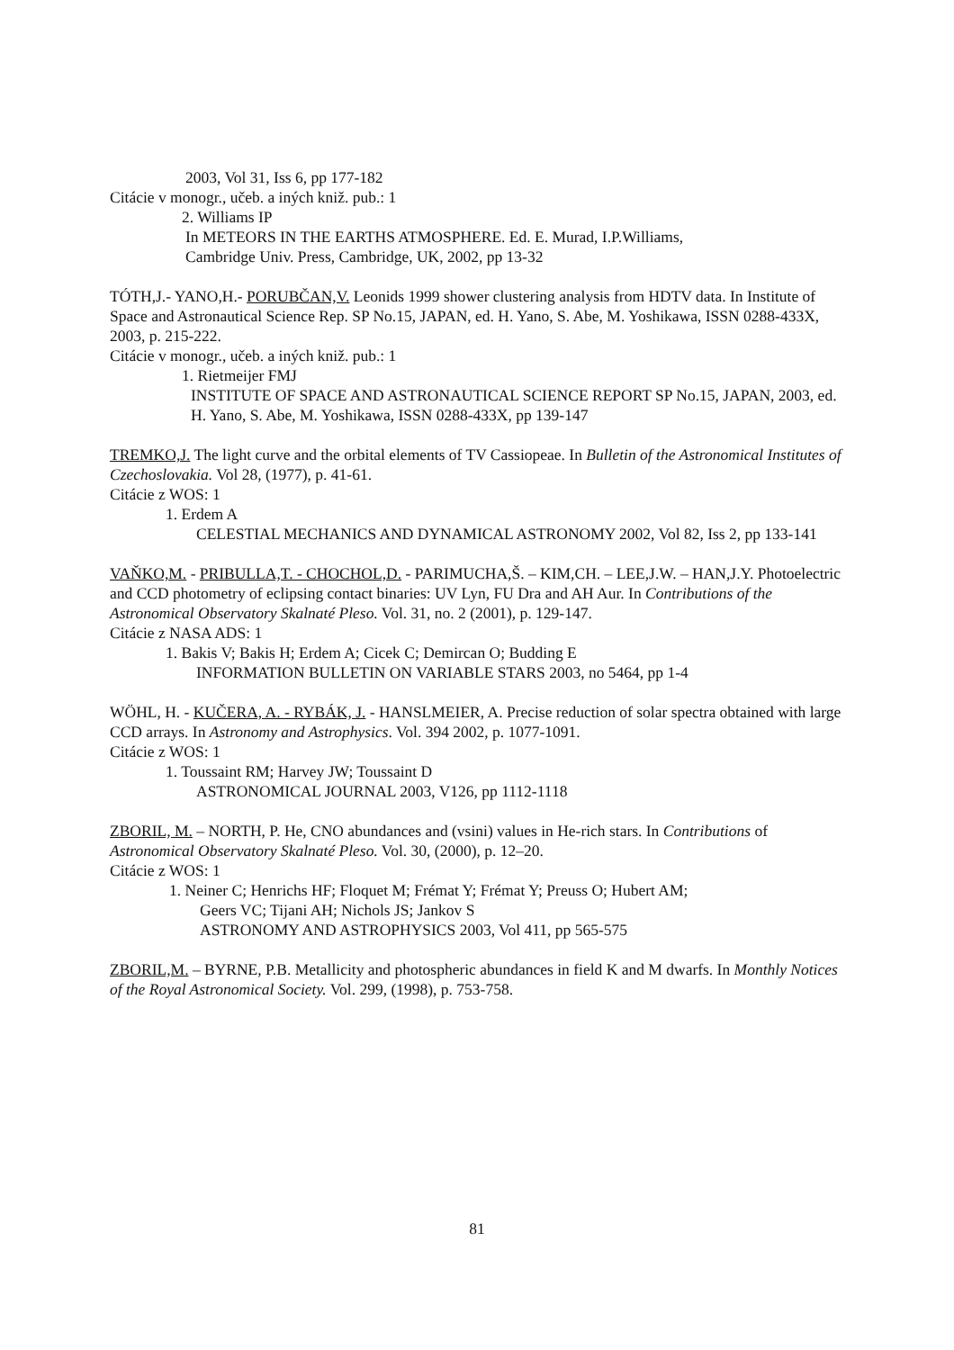2003, Vol 31, Iss 6, pp 177-182
Citácie v monogr., učeb. a iných kniž. pub.: 1
2. Williams IP
In METEORS IN THE EARTHS ATMOSPHERE. Ed. E. Murad, I.P.Williams,
Cambridge Univ. Press, Cambridge, UK, 2002, pp 13-32
TÓTH,J.- YANO,H.- PORUBČAN,V. Leonids 1999 shower clustering analysis from HDTV data. In Institute of Space and Astronautical Science Rep. SP No.15, JAPAN, ed. H. Yano, S. Abe, M. Yoshikawa, ISSN 0288-433X, 2003, p. 215-222.
Citácie v monogr., učeb. a iných kniž. pub.: 1
1. Rietmeijer FMJ
INSTITUTE OF SPACE AND ASTRONAUTICAL SCIENCE REPORT SP No.15, JAPAN, 2003, ed. H. Yano, S. Abe, M. Yoshikawa, ISSN 0288-433X, pp 139-147
TREMKO,J. The light curve and the orbital elements of TV Cassiopeae. In Bulletin of the Astronomical Institutes of Czechoslovakia. Vol 28, (1977), p. 41-61.
Citácie z WOS: 1
1. Erdem A
CELESTIAL MECHANICS AND DYNAMICAL ASTRONOMY 2002, Vol 82, Iss 2, pp 133-141
VAŇKO,M. - PRIBULLA,T. - CHOCHOL,D. - PARIMUCHA,Š. – KIM,CH. – LEE,J.W. – HAN,J.Y. Photoelectric and CCD photometry of eclipsing contact binaries: UV Lyn, FU Dra and AH Aur. In Contributions of the Astronomical Observatory Skalnaté Pleso. Vol. 31, no. 2 (2001), p. 129-147.
Citácie z NASA ADS: 1
1. Bakis V; Bakis H; Erdem A; Cicek C; Demircan O; Budding E
INFORMATION BULLETIN ON VARIABLE STARS 2003, no 5464, pp 1-4
WÖHL, H. - KUČERA, A. - RYBÁK, J. - HANSLMEIER, A. Precise reduction of solar spectra obtained with large CCD arrays. In Astronomy and Astrophysics. Vol. 394 2002, p. 1077-1091.
Citácie z WOS: 1
1. Toussaint RM; Harvey JW; Toussaint D
ASTRONOMICAL JOURNAL 2003, V126, pp 1112-1118
ZBORIL, M. – NORTH, P. He, CNO abundances and (vsini) values in He-rich stars. In Contributions of Astronomical Observatory Skalnaté Pleso. Vol. 30, (2000), p. 12–20.
Citácie z WOS: 1
1. Neiner C; Henrichs HF; Floquet M; Frémat Y; Frémat Y; Preuss O; Hubert AM;
Geers VC; Tijani AH; Nichols JS; Jankov S
ASTRONOMY AND ASTROPHYSICS 2003, Vol 411, pp 565-575
ZBORIL,M. – BYRNE, P.B. Metallicity and photospheric abundances in field K and M dwarfs. In Monthly Notices of the Royal Astronomical Society. Vol. 299, (1998), p. 753-758.
81